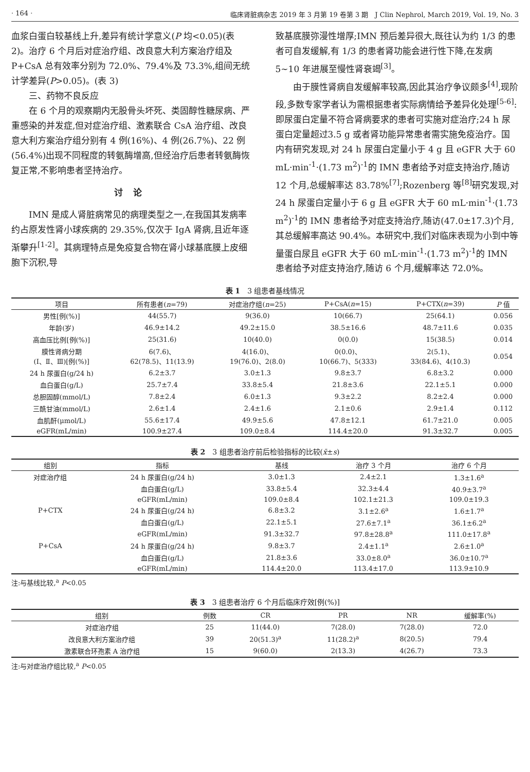· 164 · 临床肾脏病杂志 2019 年 3 月第 19 卷第 3 期　J Clin Nephrol, March 2019, Vol. 19, No. 3
血浆白蛋白较基线上升,差异有统计学意义(P 均<0.05)(表 2)。治疗 6 个月后对症治疗组、改良意大利方案治疗组及 P+CsA 总有效率分别为 72.0%、79.4%及 73.3%,组间无统计学差异(P>0.05)。(表 3)
三、药物不良反应
在 6 个月的观察期内无股骨头坏死、类固醇性糖尿病、严重感染的并发症,但对症治疗组、激素联合 CsA 治疗组、改良意大利方案治疗组分别有 4 例(16%)、4 例(26.7%)、22 例(56.4%)出现不同程度的转氨酶增高,但经治疗后患者转氨酶恢复正常,不影响患者坚持治疗。
讨论
IMN 是成人肾脏病常见的病理类型之一,在我国其发病率约占原发性肾小球疾病的 29.35%,仅次于 IgA 肾病,且近年逐渐攀升<sup>[1-2]</sup>。其病理特点是免疫复合物在肾小球基底膜上皮细胞下沉积,导
致基底膜弥漫性增厚;IMN 预后差异很大,既往认为约 1/3 的患者可自发缓解,有 1/3 的患者肾功能会进行性下降,在发病 5~10 年进展至慢性肾衰竭<sup>[3]</sup>。
由于膜性肾病自发缓解率较高,因此其治疗争议颇多<sup>[4]</sup>,现阶段,多数专家学者认为需根据患者实际病情给予差异化处理<sup>[5-6]</sup>:即尿蛋白定量不符合肾病要求的患者可实施对症治疗;24 h 尿蛋白定量超过3.5 g 或者肾功能异常患者需实施免疫治疗。国内有研究发现,对 24 h 尿蛋白定量小于 4 g 且 eGFR 大于 60 mL·min<sup>-1</sup>·(1.73 m<sup>2</sup>)<sup>-1</sup>的 IMN 患者给予对症支持治疗,随访 12 个月,总缓解率达 83.78%<sup>[7]</sup>;Rozenberg 等<sup>[8]</sup>研究发现,对 24 h 尿蛋白定量小于 6 g 且 eGFR 大于 60 mL·min<sup>-1</sup>·(1.73 m<sup>2</sup>)<sup>-1</sup>的 IMN 患者给予对症支持治疗,随访(47.0±17.3)个月,其总缓解率高达 90.4%。本研究中,我们对临床表现为小到中等量蛋白尿且 eGFR 大于 60 mL·min<sup>-1</sup>·(1.73 m<sup>2</sup>)<sup>-1</sup>的 IMN 患者给予对症支持治疗,随访 6 个月,缓解率达 72.0%。
表 1　3 组患者基线情况
| 项目 | 所有患者( n =79) | 对症治疗组( n =25) | P+CsA( n =15) | P+CTX( n =39) | P 值 |
| --- | --- | --- | --- | --- | --- |
| 男性[例(%)] | 44(55.7) | 9(36.0) | 10(66.7) | 25(64.1) | 0.056 |
| 年龄(岁) | 46.9±14.2 | 49.2±15.0 | 38.5±16.6 | 48.7±11.6 | 0.035 |
| 高血压比例[例(%)] | 25(31.6) | 10(40.0) | 0(0.0) | 15(38.5) | 0.014 |
| 膜性肾病分期 (Ⅰ、Ⅱ、Ⅲ)[例(%)] | 6(7.6)、 62(78.5)、11(13.9) | 4(16.0)、 19(76.0)、2(8.0) | 0(0.0)、 10(66.7)、5(333) | 2(5.1)、 33(84.6)、4(10.3) | 0.054 |
| 24 h 尿蛋白(g/24 h) | 6.2±3.7 | 3.0±1.3 | 9.8±3.7 | 6.8±3.2 | 0.000 |
| 血白蛋白(g/L) | 25.7±7.4 | 33.8±5.4 | 21.8±3.6 | 22.1±5.1 | 0.000 |
| 总胆固醇(mmol/L) | 7.8±2.4 | 6.0±1.3 | 9.3±2.2 | 8.2±2.4 | 0.000 |
| 三酰甘油(mmol/L) | 2.6±1.4 | 2.4±1.6 | 2.1±0.6 | 2.9±1.4 | 0.112 |
| 血肌酐(μmol/L) | 55.6±17.4 | 49.9±5.6 | 47.8±12.1 | 61.7±21.0 | 0.005 |
| eGFR(mL/min) | 100.9±27.4 | 109.0±8.4 | 114.4±20.0 | 91.3±32.7 | 0.005 |
表 2　3 组患者治疗前后检验指标的比较(x̄±s)
| 组别 | 指标 | 基线 | 治疗 3 个月 | 治疗 6 个月 |
| --- | --- | --- | --- | --- |
| 对症治疗组 | 24 h 尿蛋白(g/24 h) | 3.0±1.3 | 2.4±2.1 | 1.3±1.6<sup>a</sup> |
| | 血白蛋白(g/L) | 33.8±5.4 | 32.3±4.4 | 40.9±3.7<sup>a</sup> |
| | eGFR(mL/min) | 109.0±8.4 | 102.1±21.3 | 109.0±19.3 |
| P+CTX | 24 h 尿蛋白(g/24 h) | 6.8±3.2 | 3.1±2.6<sup>a</sup> | 1.6±1.7<sup>a</sup> |
| | 血白蛋白(g/L) | 22.1±5.1 | 27.6±7.1<sup>a</sup> | 36.1±6.2<sup>a</sup> |
| | eGFR(mL/min) | 91.3±32.7 | 97.8±28.8<sup>a</sup> | 111.0±17.8<sup>a</sup> |
| P+CsA | 24 h 尿蛋白(g/24 h) | 9.8±3.7 | 2.4±1.1<sup>a</sup> | 2.6±1.0<sup>a</sup> |
| | 血白蛋白(g/L) | 21.8±3.6 | 33.0±8.0<sup>a</sup> | 36.0±10.7<sup>a</sup> |
| | eGFR(mL/min) | 114.4±20.0 | 113.4±17.0 | 113.9±10.9 |
注:与基线比较,<sup>a</sup> P<0.05
表 3　3 组患者治疗 6 个月后临床疗效[例(%)]
| 组别 | 例数 | CR | PR | NR | 缓解率(%) |
| --- | --- | --- | --- | --- | --- |
| 对症治疗组 | 25 | 11(44.0) | 7(28.0) | 7(28.0) | 72.0 |
| 改良意大利方案治疗组 | 39 | 20(51.3)<sup>a</sup> | 11(28.2)<sup>a</sup> | 8(20.5) | 79.4 |
| 激素联合环孢素 A 治疗组 | 15 | 9(60.0) | 2(13.3) | 4(26.7) | 73.3 |
注:与对症治疗组比较,<sup>a</sup> P<0.05